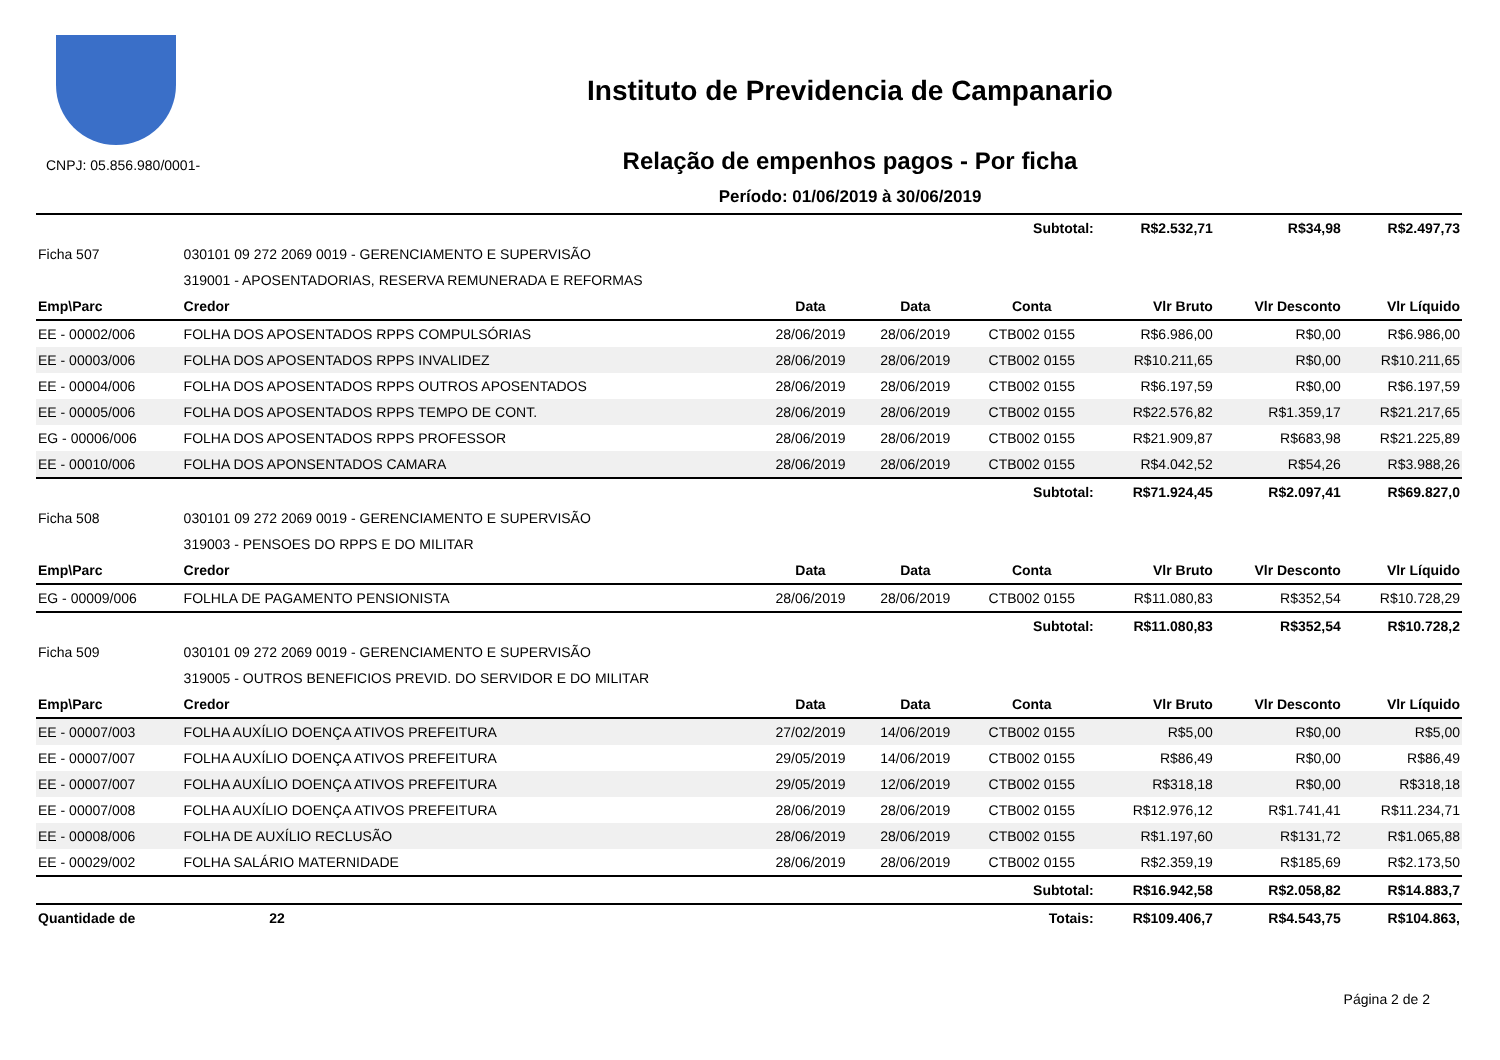CNPJ: 05.856.980/0001-
Instituto de Previdencia de Campanario
Relação de empenhos pagos - Por ficha
Período: 01/06/2019 à 30/06/2019
| Subtotal: | | | | | R$2.532,71 | R$34,98 | R$2.497,73 |
| Ficha 507 | 030101 09 272 2069 0019 - GERENCIAMENTO E SUPERVISÃO | | | | | | |
| | 319001 - APOSENTADORIAS, RESERVA REMUNERADA E REFORMAS | | | | | | |
| Emp\Parc | Credor | Data | Data | Conta | Vlr Bruto | Vlr Desconto | Vlr Líquido |
| EE - 00002/006 | FOLHA DOS APOSENTADOS RPPS COMPULSÓRIAS | 28/06/2019 | 28/06/2019 | CTB002 0155 | R$6.986,00 | R$0,00 | R$6.986,00 |
| EE - 00003/006 | FOLHA DOS APOSENTADOS RPPS INVALIDEZ | 28/06/2019 | 28/06/2019 | CTB002 0155 | R$10.211,65 | R$0,00 | R$10.211,65 |
| EE - 00004/006 | FOLHA DOS APOSENTADOS RPPS OUTROS APOSENTADOS | 28/06/2019 | 28/06/2019 | CTB002 0155 | R$6.197,59 | R$0,00 | R$6.197,59 |
| EE - 00005/006 | FOLHA DOS APOSENTADOS RPPS TEMPO DE CONT. | 28/06/2019 | 28/06/2019 | CTB002 0155 | R$22.576,82 | R$1.359,17 | R$21.217,65 |
| EG - 00006/006 | FOLHA DOS APOSENTADOS RPPS PROFESSOR | 28/06/2019 | 28/06/2019 | CTB002 0155 | R$21.909,87 | R$683,98 | R$21.225,89 |
| EE - 00010/006 | FOLHA DOS APONSENTADOS CAMARA | 28/06/2019 | 28/06/2019 | CTB002 0155 | R$4.042,52 | R$54,26 | R$3.988,26 |
| Subtotal: | | | | | R$71.924,45 | R$2.097,41 | R$69.827,0 |
| Ficha 508 | 030101 09 272 2069 0019 - GERENCIAMENTO E SUPERVISÃO | | | | | | |
| | 319003 - PENSOES DO RPPS E DO MILITAR | | | | | | |
| Emp\Parc | Credor | Data | Data | Conta | Vlr Bruto | Vlr Desconto | Vlr Líquido |
| EG - 00009/006 | FOLHLA DE PAGAMENTO PENSIONISTA | 28/06/2019 | 28/06/2019 | CTB002 0155 | R$11.080,83 | R$352,54 | R$10.728,29 |
| Subtotal: | | | | | R$11.080,83 | R$352,54 | R$10.728,2 |
| Ficha 509 | 030101 09 272 2069 0019 - GERENCIAMENTO E SUPERVISÃO | | | | | | |
| | 319005 - OUTROS BENEFICIOS PREVID. DO SERVIDOR E DO MILITAR | | | | | | |
| Emp\Parc | Credor | Data | Data | Conta | Vlr Bruto | Vlr Desconto | Vlr Líquido |
| EE - 00007/003 | FOLHA AUXÍLIO DOENÇA ATIVOS PREFEITURA | 27/02/2019 | 14/06/2019 | CTB002 0155 | R$5,00 | R$0,00 | R$5,00 |
| EE - 00007/007 | FOLHA AUXÍLIO DOENÇA ATIVOS PREFEITURA | 29/05/2019 | 14/06/2019 | CTB002 0155 | R$86,49 | R$0,00 | R$86,49 |
| EE - 00007/007 | FOLHA AUXÍLIO DOENÇA ATIVOS PREFEITURA | 29/05/2019 | 12/06/2019 | CTB002 0155 | R$318,18 | R$0,00 | R$318,18 |
| EE - 00007/008 | FOLHA AUXÍLIO DOENÇA ATIVOS PREFEITURA | 28/06/2019 | 28/06/2019 | CTB002 0155 | R$12.976,12 | R$1.741,41 | R$11.234,71 |
| EE - 00008/006 | FOLHA DE AUXÍLIO RECLUSÃO | 28/06/2019 | 28/06/2019 | CTB002 0155 | R$1.197,60 | R$131,72 | R$1.065,88 |
| EE - 00029/002 | FOLHA SALÁRIO MATERNIDADE | 28/06/2019 | 28/06/2019 | CTB002 0155 | R$2.359,19 | R$185,69 | R$2.173,50 |
| Subtotal: | | | | | R$16.942,58 | R$2.058,82 | R$14.883,7 |
| Quantidade de | 22 | Totais: | | | R$109.406,7 | R$4.543,75 | R$104.863, |
Página 2 de 2